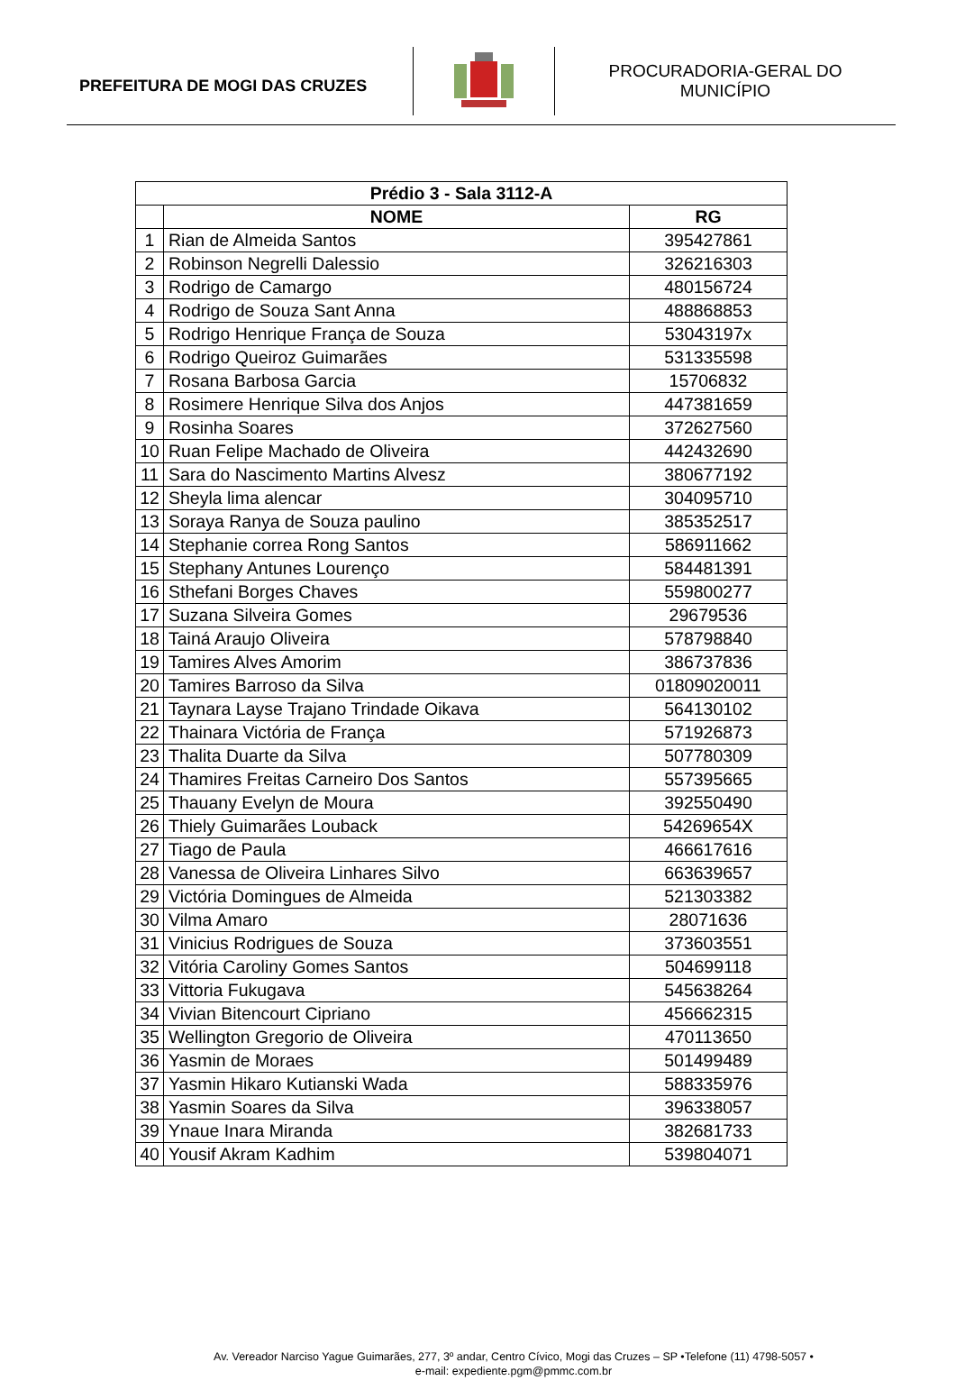PREFEITURA DE MOGI DAS CRUZES
PROCURADORIA-GERAL DO
MUNICÍPIO
| Prédio 3 - Sala 3112-A | | |
| --- | --- | --- |
| | NOME | RG |
| 1 | Rian de Almeida Santos | 395427861 |
| 2 | Robinson Negrelli Dalessio | 326216303 |
| 3 | Rodrigo de Camargo | 480156724 |
| 4 | Rodrigo de Souza Sant Anna | 488868853 |
| 5 | Rodrigo Henrique França de Souza | 53043197x |
| 6 | Rodrigo Queiroz Guimarães | 531335598 |
| 7 | Rosana Barbosa Garcia | 15706832 |
| 8 | Rosimere Henrique Silva dos Anjos | 447381659 |
| 9 | Rosinha Soares | 372627560 |
| 10 | Ruan Felipe Machado de Oliveira | 442432690 |
| 11 | Sara do Nascimento Martins Alvesz | 380677192 |
| 12 | Sheyla lima alencar | 304095710 |
| 13 | Soraya Ranya de Souza paulino | 385352517 |
| 14 | Stephanie correa Rong Santos | 586911662 |
| 15 | Stephany Antunes Lourenço | 584481391 |
| 16 | Sthefani Borges Chaves | 559800277 |
| 17 | Suzana Silveira Gomes | 29679536 |
| 18 | Tainá Araujo Oliveira | 578798840 |
| 19 | Tamires Alves Amorim | 386737836 |
| 20 | Tamires Barroso da Silva | 01809020011 |
| 21 | Taynara Layse Trajano Trindade Oikava | 564130102 |
| 22 | Thainara Victória de França | 571926873 |
| 23 | Thalita Duarte da Silva | 507780309 |
| 24 | Thamires Freitas Carneiro Dos Santos | 557395665 |
| 25 | Thauany Evelyn de Moura | 392550490 |
| 26 | Thiely Guimarães Louback | 54269654X |
| 27 | Tiago de Paula | 466617616 |
| 28 | Vanessa de Oliveira Linhares Silvo | 663639657 |
| 29 | Victória Domingues de Almeida | 521303382 |
| 30 | Vilma Amaro | 28071636 |
| 31 | Vinicius Rodrigues de Souza | 373603551 |
| 32 | Vitória Caroliny Gomes Santos | 504699118 |
| 33 | Vittoria Fukugava | 545638264 |
| 34 | Vivian Bitencourt Cipriano | 456662315 |
| 35 | Wellington Gregorio de Oliveira | 470113650 |
| 36 | Yasmin de Moraes | 501499489 |
| 37 | Yasmin Hikaro Kutianski Wada | 588335976 |
| 38 | Yasmin Soares da Silva | 396338057 |
| 39 | Ynaue Inara Miranda | 382681733 |
| 40 | Yousif Akram Kadhim | 539804071 |
Av. Vereador Narciso Yague Guimarães, 277, 3º andar, Centro Cívico, Mogi das Cruzes – SP •Telefone (11) 4798-5057 •
e-mail: expediente.pgm@pmmc.com.br